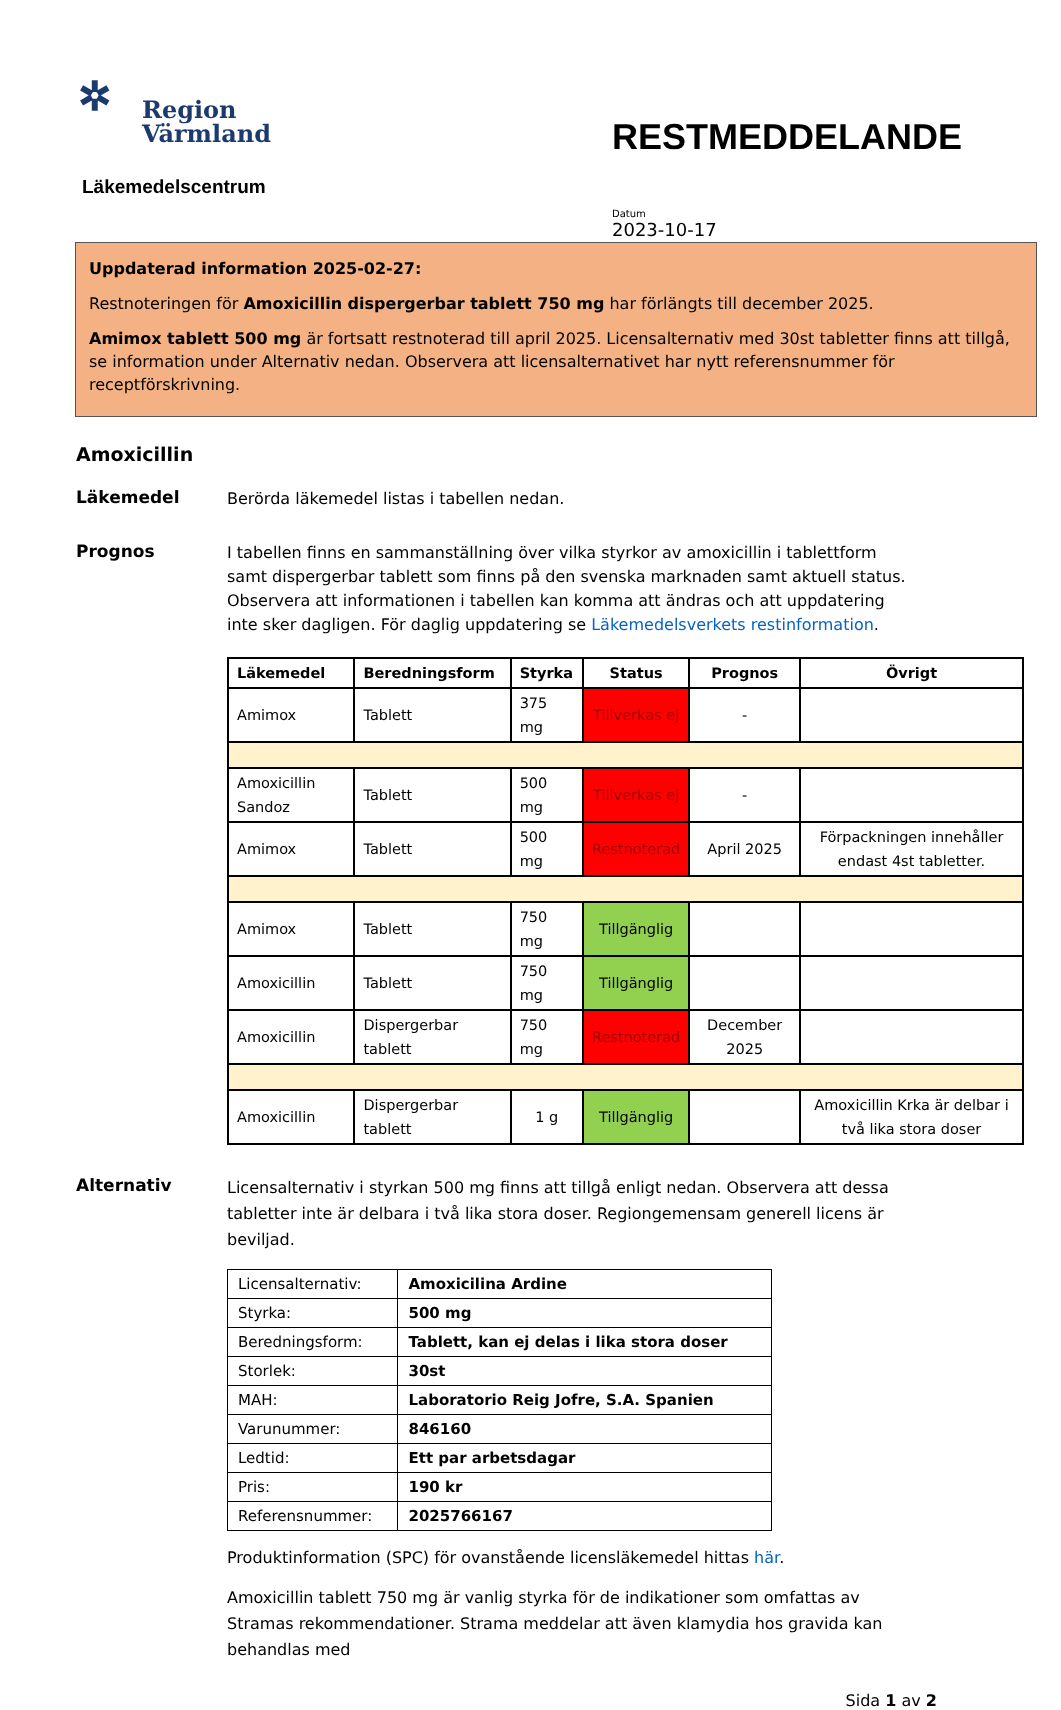✲
Region
Värmland
Läkemedelscentrum
RESTMEDDELANDE
Datum
2023-10-17
Uppdaterad information 2025-02-27:
Restnoteringen för Amoxicillin dispergerbar tablett 750 mg har förlängts till december 2025.
Amimox tablett 500 mg är fortsatt restnoterad till april 2025. Licensalternativ med 30st tabletter finns att tillgå, se information under Alternativ nedan. Observera att licensalternativet har nytt referensnummer för receptförskrivning.
Amoxicillin
Läkemedel
Berörda läkemedel listas i tabellen nedan.
Prognos
I tabellen finns en sammanställning över vilka styrkor av amoxicillin i tablettform samt dispergerbar tablett som finns på den svenska marknaden samt aktuell status. Observera att informationen i tabellen kan komma att ändras och att uppdatering inte sker dagligen. För daglig uppdatering se Läkemedelsverkets restinformation.
| Läkemedel | Beredningsform | Styrka | Status | Prognos | Övrigt |
| --- | --- | --- | --- | --- | --- |
| Amimox | Tablett | 375 mg | Tillverkas ej | - | |
| Amoxicillin Sandoz | Tablett | 500 mg | Tillverkas ej | - | |
| Amimox | Tablett | 500 mg | Restnoterad | April 2025 | Förpackningen innehåller endast 4st tabletter. |
| Amimox | Tablett | 750 mg | Tillgänglig | | |
| Amoxicillin | Tablett | 750 mg | Tillgänglig | | |
| Amoxicillin | Dispergerbar tablett | 750 mg | Restnoterad | December 2025 | |
| Amoxicillin | Dispergerbar tablett | 1 g | Tillgänglig | | Amoxicillin Krka är delbar i två lika stora doser |
Alternativ
Licensalternativ i styrkan 500 mg finns att tillgå enligt nedan. Observera att dessa tabletter inte är delbara i två lika stora doser. Regiongemensam generell licens är beviljad.
| Licensalternativ: | Amoxicilina Ardine |
| Styrka: | 500 mg |
| Beredningsform: | Tablett, kan ej delas i lika stora doser |
| Storlek: | 30st |
| MAH: | Laboratorio Reig Jofre, S.A. Spanien |
| Varunummer: | 846160 |
| Ledtid: | Ett par arbetsdagar |
| Pris: | 190 kr |
| Referensnummer: | 2025766167 |
Produktinformation (SPC) för ovanstående licensläkemedel hittas här.
Amoxicillin tablett 750 mg är vanlig styrka för de indikationer som omfattas av Stramas rekommendationer. Strama meddelar att även klamydia hos gravida kan behandlas med
Sida 1 av 2